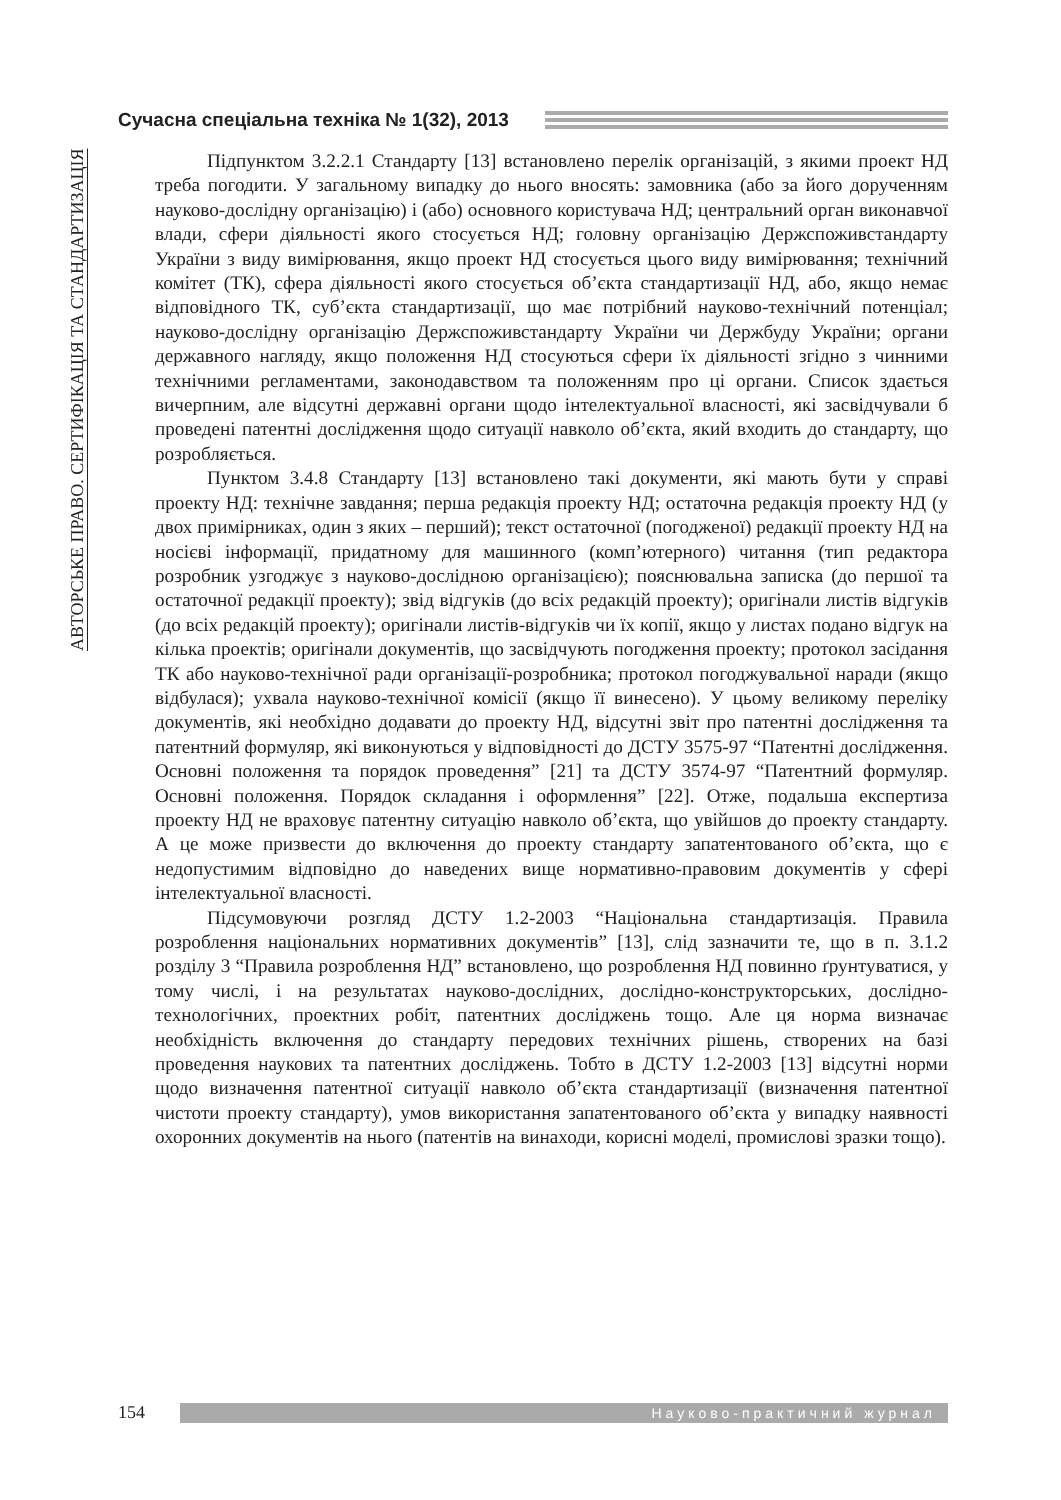Сучасна спеціальна техніка № 1(32), 2013
АВТОРСЬКЕ ПРАВО. СЕРТИФІКАЦІЯ ТА СТАНДАРТИЗАЦІЯ
Підпунктом 3.2.2.1 Стандарту [13] встановлено перелік організацій, з якими проект НД треба погодити. У загальному випадку до нього вносять: замовника (або за його дорученням науково-дослідну організацію) і (або) основного користувача НД; центральний орган виконавчої влади, сфери діяльності якого стосується НД; головну організацію Держспоживстандарту України з виду вимірювання, якщо проект НД стосується цього виду вимірювання; технічний комітет (ТК), сфера діяльності якого стосується об’єкта стандартизації НД, або, якщо немає відповідного ТК, суб’єкта стандартизації, що має потрібний науково-технічний потенціал; науково-дослідну організацію Держспоживстандарту України чи Держбуду України; органи державного нагляду, якщо положення НД стосуються сфери їх діяльності згідно з чинними технічними регламентами, законодавством та положенням про ці органи. Список здається вичерпним, але відсутні державні органи щодо інтелектуальної власності, які засвідчували б проведені патентні дослідження щодо ситуації навколо об’єкта, який входить до стандарту, що розробляється.
Пунктом 3.4.8 Стандарту [13] встановлено такі документи, які мають бути у справі проекту НД: технічне завдання; перша редакція проекту НД; остаточна редакція проекту НД (у двох примірниках, один з яких – перший); текст остаточної (погодженої) редакції проекту НД на носієві інформації, придатному для машинного (комп’ютерного) читання (тип редактора розробник узгоджує з науково-дослідною організацією); пояснювальна записка (до першої та остаточної редакції проекту); звід відгуків (до всіх редакцій проекту); оригінали листів відгуків (до всіх редакцій проекту); оригінали листів-відгуків чи їх копії, якщо у листах подано відгук на кілька проектів; оригінали документів, що засвідчують погодження проекту; протокол засідання ТК або науково-технічної ради організації-розробника; протокол погоджувальної наради (якщо відбулася); ухвала науково-технічної комісії (якщо її винесено). У цьому великому переліку документів, які необхідно додавати до проекту НД, відсутні звіт про патентні дослідження та патентний формуляр, які виконуються у відповідності до ДСТУ 3575-97 “Патентні дослідження. Основні положення та порядок проведення” [21] та ДСТУ 3574-97 “Патентний формуляр. Основні положення. Порядок складання і оформлення” [22]. Отже, подальша експертиза проекту НД не враховує патентну ситуацію навколо об’єкта, що увійшов до проекту стандарту. А це може призвести до включення до проекту стандарту запатентованого об’єкта, що є недопустимим відповідно до наведених вище нормативно-правовим документів у сфері інтелектуальної власності.
Підсумовуючи розгляд ДСТУ 1.2-2003 “Національна стандартизація. Правила розроблення національних нормативних документів” [13], слід зазначити те, що в п. 3.1.2 розділу 3 “Правила розроблення НД” встановлено, що розроблення НД повинно ґрунтуватися, у тому числі, і на результатах науково-дослідних, дослідно-конструкторських, дослідно-технологічних, проектних робіт, патентних досліджень тощо. Але ця норма визначає необхідність включення до стандарту передових технічних рішень, створених на базі проведення наукових та патентних досліджень. Тобто в ДСТУ 1.2-2003 [13] відсутні норми щодо визначення патентної ситуації навколо об’єкта стандартизації (визначення патентної чистоти проекту стандарту), умов використання запатентованого об’єкта у випадку наявності охоронних документів на нього (патентів на винаходи, корисні моделі, промислові зразки тощо).
154 Науково-практичний журнал